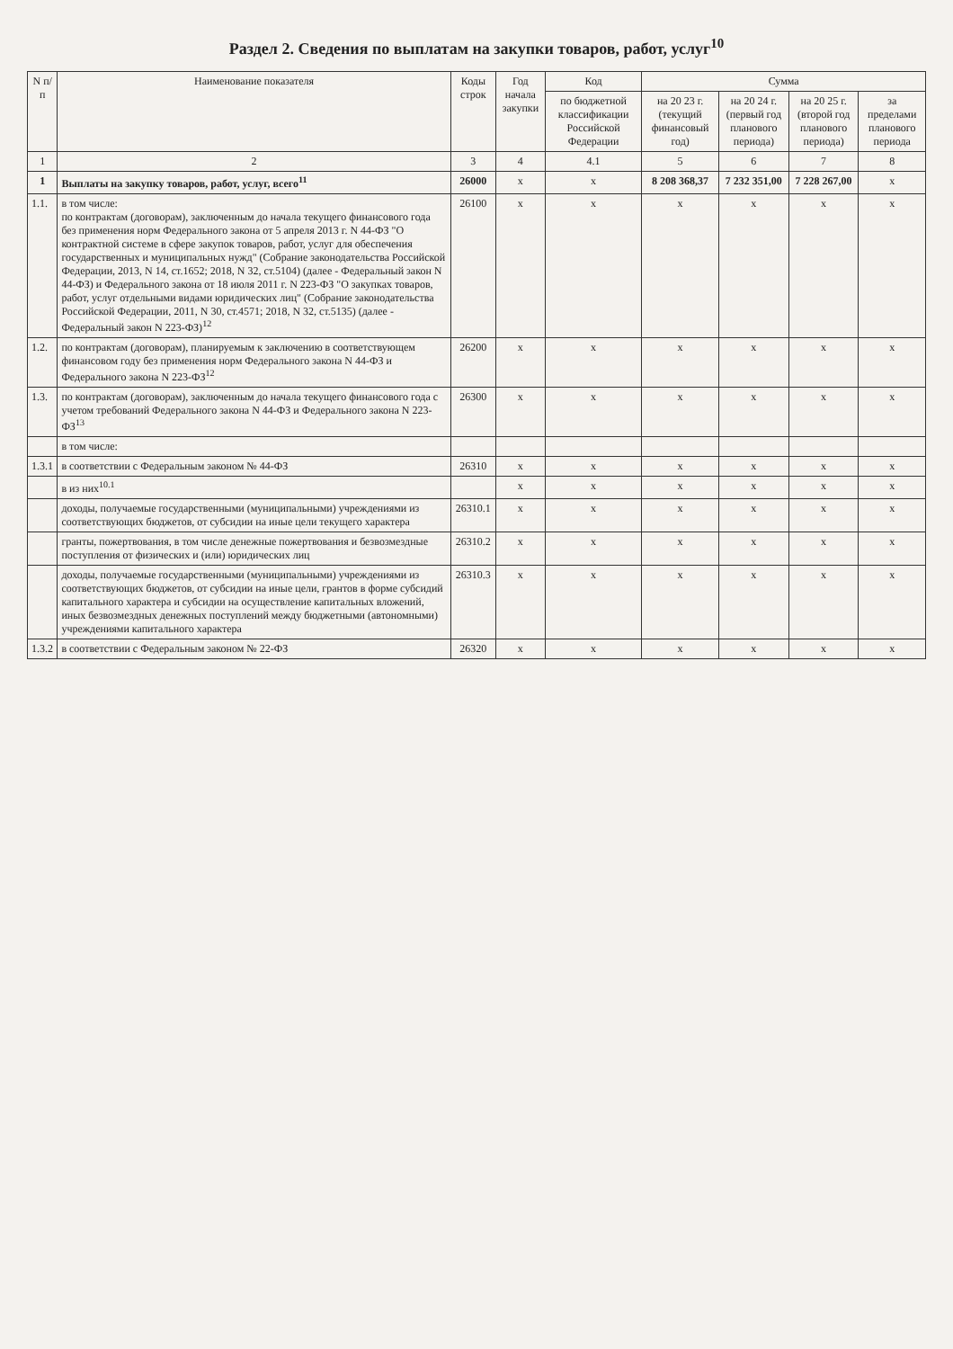Раздел 2. Сведения по выплатам на закупки товаров, работ, услуг<sup>10</sup>
| N п/п | Наименование показателя | Коды строк | Год начала закупки | Код | Сумма | | | |
| --- | --- | --- | --- | --- | --- | --- | --- | --- |
| | | | | по бюджетной классификации Российской Федерации | на 20 23 г. (текущий финансовый год) | на 20 24 г. (первый год планового периода) | на 20 25 г. (второй год планового периода) | за пределами планового периода |
| 1 | 2 | 3 | 4 | 4.1 | 5 | 6 | 7 | 8 |
| 1 | Выплаты на закупку товаров, работ, услуг, всего<sup>11</sup> | 26000 | x | x | 8 208 368,37 | 7 232 351,00 | 7 228 267,00 | x |
| 1.1. | в том числе: по контрактам (договорам), заключенным до начала текущего финансового года без применения норм Федерального закона от 5 апреля 2013 г. N 44-ФЗ "О контрактной системе в сфере закупок товаров, работ, услуг для обеспечения государственных и муниципальных нужд" (Собрание законодательства Российской Федерации, 2013, N 14, ст.1652; 2018, N 32, ст.5104) (далее - Федеральный закон N 44-ФЗ) и Федерального закона от 18 июля 2011 г. N 223-ФЗ "О закупках товаров, работ, услуг отдельными видами юридических лиц" (Собрание законодательства Российской Федерации, 2011, N 30, ст.4571; 2018, N 32, ст.5135) (далее - Федеральный закон N 223-ФЗ)<sup>12</sup> | 26100 | x | x | x | x | x | x |
| 1.2. | по контрактам (договорам), планируемым к заключению в соответствующем финансовом году без применения норм Федерального закона N 44-ФЗ и Федерального закона N 223-ФЗ<sup>12</sup> | 26200 | x | x | x | x | x | x |
| 1.3. | по контрактам (договорам), заключенным до начала текущего финансового года с учетом требований Федерального закона N 44-ФЗ и Федерального закона N 223-ФЗ<sup>13</sup> | 26300 | x | x | x | x | x | x |
| | в том числе: | | | | | | | |
| 1.3.1 | в соответствии с Федеральным законом № 44-ФЗ | 26310 | x | x | x | x | x | x |
| | в из них<sup>10.1</sup> | | x | x | x | x | x | x |
| | доходы, получаемые государственными (муниципальными) учреждениями из соответствующих бюджетов, от субсидии на иные цели текущего характера | 26310.1 | x | x | x | x | x | x |
| | гранты, пожертвования, в том числе денежные пожертвования и безвозмездные поступления от физических и (или) юридических лиц | 26310.2 | x | x | x | x | x | x |
| | доходы, получаемые государственными (муниципальными) учреждениями из соответствующих бюджетов, от субсидии на иные цели, грантов в форме субсидий капитального характера и субсидии на осуществление капитальных вложений, иных безвозмездных денежных поступлений между бюджетными (автономными) учреждениями капитального характера | 26310.3 | x | x | x | x | x | x |
| 1.3.2 | в соответствии с Федеральным законом № 22-ФЗ | 26320 | x | x | x | x | x | x |